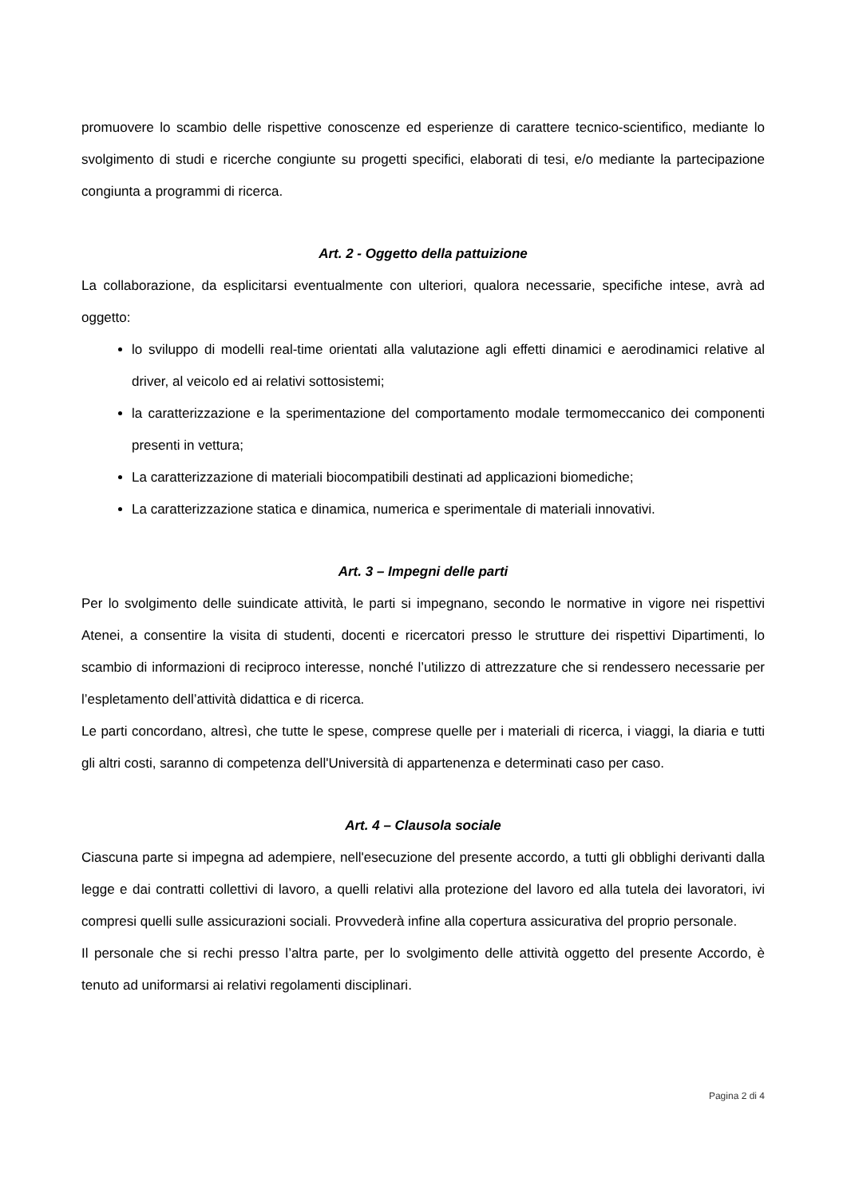promuovere lo scambio delle rispettive conoscenze ed esperienze di carattere tecnico-scientifico, mediante lo svolgimento di studi e ricerche congiunte su progetti specifici, elaborati di tesi, e/o mediante la partecipazione congiunta a programmi di ricerca.
Art. 2 - Oggetto della pattuizione
La collaborazione, da esplicitarsi eventualmente con ulteriori, qualora necessarie, specifiche intese, avrà ad oggetto:
lo sviluppo di modelli real-time orientati alla valutazione agli effetti dinamici e aerodinamici relative al driver, al veicolo ed ai relativi sottosistemi;
la caratterizzazione e la sperimentazione del comportamento modale termomeccanico dei componenti presenti in vettura;
La caratterizzazione di materiali biocompatibili destinati ad applicazioni biomediche;
La caratterizzazione statica e dinamica, numerica e sperimentale di materiali innovativi.
Art. 3 – Impegni delle parti
Per lo svolgimento delle suindicate attività, le parti si impegnano, secondo le normative in vigore nei rispettivi Atenei, a consentire la visita di studenti, docenti e ricercatori presso le strutture dei rispettivi Dipartimenti, lo scambio di informazioni di reciproco interesse, nonché l’utilizzo di attrezzature che si rendessero necessarie per l’espletamento dell’attività didattica e di ricerca.
Le parti concordano, altresì, che tutte le spese, comprese quelle per i materiali di ricerca, i viaggi, la diaria e tutti gli altri costi, saranno di competenza dell'Università di appartenenza e determinati caso per caso.
Art. 4 – Clausola sociale
Ciascuna parte si impegna ad adempiere, nell'esecuzione del presente accordo, a tutti gli obblighi derivanti dalla legge e dai contratti collettivi di lavoro, a quelli relativi alla protezione del lavoro ed alla tutela dei lavoratori, ivi compresi quelli sulle assicurazioni sociali. Provvederà infine alla copertura assicurativa del proprio personale.
Il personale che si rechi presso l’altra parte, per lo svolgimento delle attività oggetto del presente Accordo, è tenuto ad uniformarsi ai relativi regolamenti disciplinari.
Pagina 2 di 4